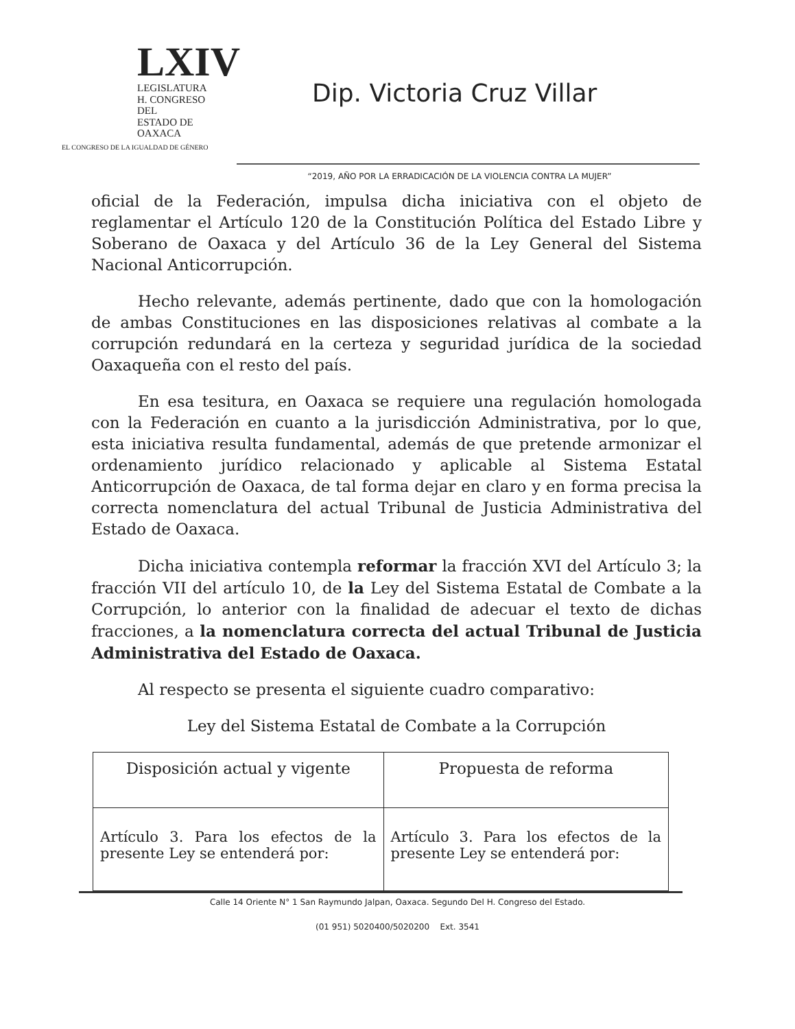LXIV
LEGISLATURA
H. CONGRESO DEL
ESTADO DE OAXACA
EL CONGRESO DE LA IGUALDAD DE GÉNERO
Dip. Victoria Cruz Villar
“2019, AÑO POR LA ERRADICACIÓN DE LA VIOLENCIA CONTRA LA MUJER”
oficial de la Federación, impulsa dicha iniciativa con el objeto de reglamentar el Artículo 120 de la Constitución Política del Estado Libre y Soberano de Oaxaca y del Artículo 36 de la Ley General del Sistema Nacional Anticorrupción.
Hecho relevante, además pertinente, dado que con la homologación de ambas Constituciones en las disposiciones relativas al combate a la corrupción redundará en la certeza y seguridad jurídica de la sociedad Oaxaqueña con el resto del país.
En esa tesitura, en Oaxaca se requiere una regulación homologada con la Federación en cuanto a la jurisdicción Administrativa, por lo que, esta iniciativa resulta fundamental, además de que pretende armonizar el ordenamiento jurídico relacionado y aplicable al Sistema Estatal Anticorrupción de Oaxaca, de tal forma dejar en claro y en forma precisa la correcta nomenclatura del actual Tribunal de Justicia Administrativa del Estado de Oaxaca.
Dicha iniciativa contempla reformar la fracción XVI del Artículo 3; la fracción VII del artículo 10, de la Ley del Sistema Estatal de Combate a la Corrupción, lo anterior con la finalidad de adecuar el texto de dichas fracciones, a la nomenclatura correcta del actual Tribunal de Justicia Administrativa del Estado de Oaxaca.
Al respecto se presenta el siguiente cuadro comparativo:
Ley del Sistema Estatal de Combate a la Corrupción
| Disposición actual y vigente | Propuesta de reforma |
| --- | --- |
| Artículo 3. Para los efectos de la presente Ley se entenderá por: | Artículo 3. Para los efectos de la presente Ley se entenderá por: |
Calle 14 Oriente N° 1 San Raymundo Jalpan, Oaxaca. Segundo Del H. Congreso del Estado.
(01 951) 5020400/5020200 Ext. 3541